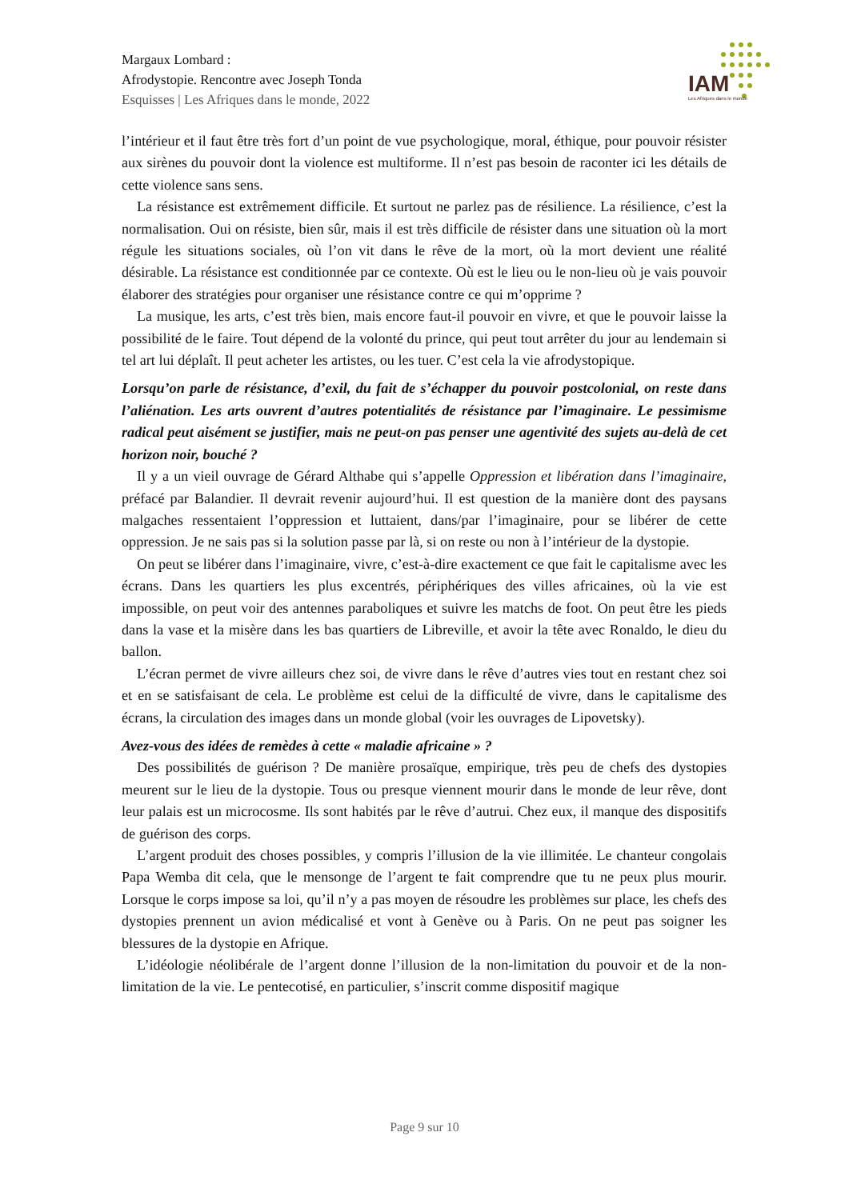Margaux Lombard :
Afrodystopie. Rencontre avec Joseph Tonda
Esquisses | Les Afriques dans le monde, 2022
IAM
Les Afriques dans le monde
l’intérieur et il faut être très fort d’un point de vue psychologique, moral, éthique, pour pouvoir résister aux sirènes du pouvoir dont la violence est multiforme. Il n’est pas besoin de raconter ici les détails de cette violence sans sens.
La résistance est extrêmement difficile. Et surtout ne parlez pas de résilience. La résilience, c’est la normalisation. Oui on résiste, bien sûr, mais il est très difficile de résister dans une situation où la mort régule les situations sociales, où l’on vit dans le rêve de la mort, où la mort devient une réalité désirable. La résistance est conditionnée par ce contexte. Où est le lieu ou le non-lieu où je vais pouvoir élaborer des stratégies pour organiser une résistance contre ce qui m’opprime ?
La musique, les arts, c’est très bien, mais encore faut-il pouvoir en vivre, et que le pouvoir laisse la possibilité de le faire. Tout dépend de la volonté du prince, qui peut tout arrêter du jour au lendemain si tel art lui déplaît. Il peut acheter les artistes, ou les tuer. C’est cela la vie afrodystopique.
Lorsqu’on parle de résistance, d’exil, du fait de s’échapper du pouvoir postcolonial, on reste dans l’aliénation. Les arts ouvrent d’autres potentialités de résistance par l’imaginaire. Le pessimisme radical peut aisément se justifier, mais ne peut-on pas penser une agentivité des sujets au-delà de cet horizon noir, bouché ?
Il y a un vieil ouvrage de Gérard Althabe qui s’appelle Oppression et libération dans l’imaginaire, préfacé par Balandier. Il devrait revenir aujourd’hui. Il est question de la manière dont des paysans malgaches ressentaient l’oppression et luttaient, dans/par l’imaginaire, pour se libérer de cette oppression. Je ne sais pas si la solution passe par là, si on reste ou non à l’intérieur de la dystopie.
On peut se libérer dans l’imaginaire, vivre, c’est-à-dire exactement ce que fait le capitalisme avec les écrans. Dans les quartiers les plus excentrés, périphériques des villes africaines, où la vie est impossible, on peut voir des antennes paraboliques et suivre les matchs de foot. On peut être les pieds dans la vase et la misère dans les bas quartiers de Libreville, et avoir la tête avec Ronaldo, le dieu du ballon.
L’écran permet de vivre ailleurs chez soi, de vivre dans le rêve d’autres vies tout en restant chez soi et en se satisfaisant de cela. Le problème est celui de la difficulté de vivre, dans le capitalisme des écrans, la circulation des images dans un monde global (voir les ouvrages de Lipovetsky).
Avez-vous des idées de remèdes à cette « maladie africaine » ?
Des possibilités de guérison ? De manière prosaïque, empirique, très peu de chefs des dystopies meurent sur le lieu de la dystopie. Tous ou presque viennent mourir dans le monde de leur rêve, dont leur palais est un microcosme. Ils sont habités par le rêve d’autrui. Chez eux, il manque des dispositifs de guérison des corps.
L’argent produit des choses possibles, y compris l’illusion de la vie illimitée. Le chanteur congolais Papa Wemba dit cela, que le mensonge de l’argent te fait comprendre que tu ne peux plus mourir. Lorsque le corps impose sa loi, qu’il n’y a pas moyen de résoudre les problèmes sur place, les chefs des dystopies prennent un avion médicalisé et vont à Genève ou à Paris. On ne peut pas soigner les blessures de la dystopie en Afrique.
L’idéologie néolibérale de l’argent donne l’illusion de la non-limitation du pouvoir et de la non-limitation de la vie. Le pentecotisé, en particulier, s’inscrit comme dispositif magique
Page 9 sur 10